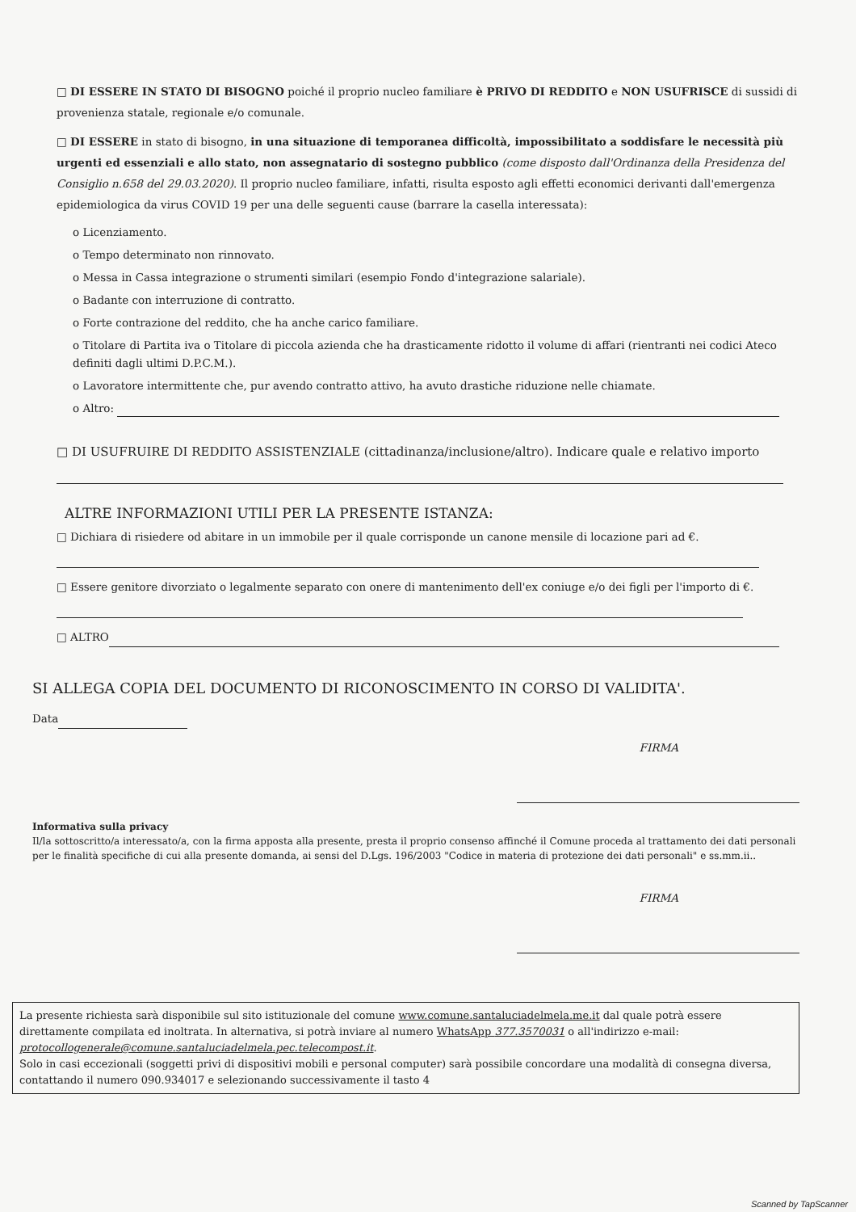□ DI ESSERE IN STATO DI BISOGNO poiché il proprio nucleo familiare è PRIVO DI REDDITO e NON USUFRISCE di sussidi di provenienza statale, regionale e/o comunale.
□ DI ESSERE in stato di bisogno, in una situazione di temporanea difficoltà, impossibilitato a soddisfare le necessità più urgenti ed essenziali e allo stato, non assegnatario di sostegno pubblico (come disposto dall'Ordinanza della Presidenza del Consiglio n.658 del 29.03.2020). Il proprio nucleo familiare, infatti, risulta esposto agli effetti economici derivanti dall'emergenza epidemiologica da virus COVID 19 per una delle seguenti cause (barrare la casella interessata):
o Licenziamento.
o Tempo determinato non rinnovato.
o Messa in Cassa integrazione o strumenti similari (esempio Fondo d'integrazione salariale).
o Badante con interruzione di contratto.
o Forte contrazione del reddito, che ha anche carico familiare.
o Titolare di Partita iva o Titolare di piccola azienda che ha drasticamente ridotto il volume di affari (rientranti nei codici Ateco definiti dagli ultimi D.P.C.M.).
o Lavoratore intermittente che, pur avendo contratto attivo, ha avuto drastiche riduzione nelle chiamate.
o Altro:
□ DI USUFRUIRE DI REDDITO ASSISTENZIALE (cittadinanza/inclusione/altro). Indicare quale e relativo importo
ALTRE INFORMAZIONI UTILI PER LA PRESENTE ISTANZA:
□ Dichiara di risiedere od abitare in un immobile per il quale corrisponde un canone mensile di locazione pari ad €.
□ Essere genitore divorziato o legalmente separato con onere di mantenimento dell'ex coniuge e/o dei figli per l'importo di €.
□ ALTRO
SI ALLEGA COPIA DEL DOCUMENTO DI RICONOSCIMENTO IN CORSO DI VALIDITA'.
Data
FIRMA
Informativa sulla privacy
Il/la sottoscritto/a interessato/a, con la firma apposta alla presente, presta il proprio consenso affinché il Comune proceda al trattamento dei dati personali per le finalità specifiche di cui alla presente domanda, ai sensi del D.Lgs. 196/2003 "Codice in materia di protezione dei dati personali" e ss.mm.ii..
FIRMA
La presente richiesta sarà disponibile sul sito istituzionale del comune www.comune.santaluciadelmela.me.it dal quale potrà essere direttamente compilata ed inoltrata. In alternativa, si potrà inviare al numero WhatsApp 377.3570031 o all'indirizzo e-mail: protocollogenerale@comune.santaluciadelmela.pec.telecompost.it.
Solo in casi eccezionali (soggetti privi di dispositivi mobili e personal computer) sarà possibile concordare una modalità di consegna diversa, contattando il numero 090.934017 e selezionando successivamente il tasto 4
Scanned by TapScanner